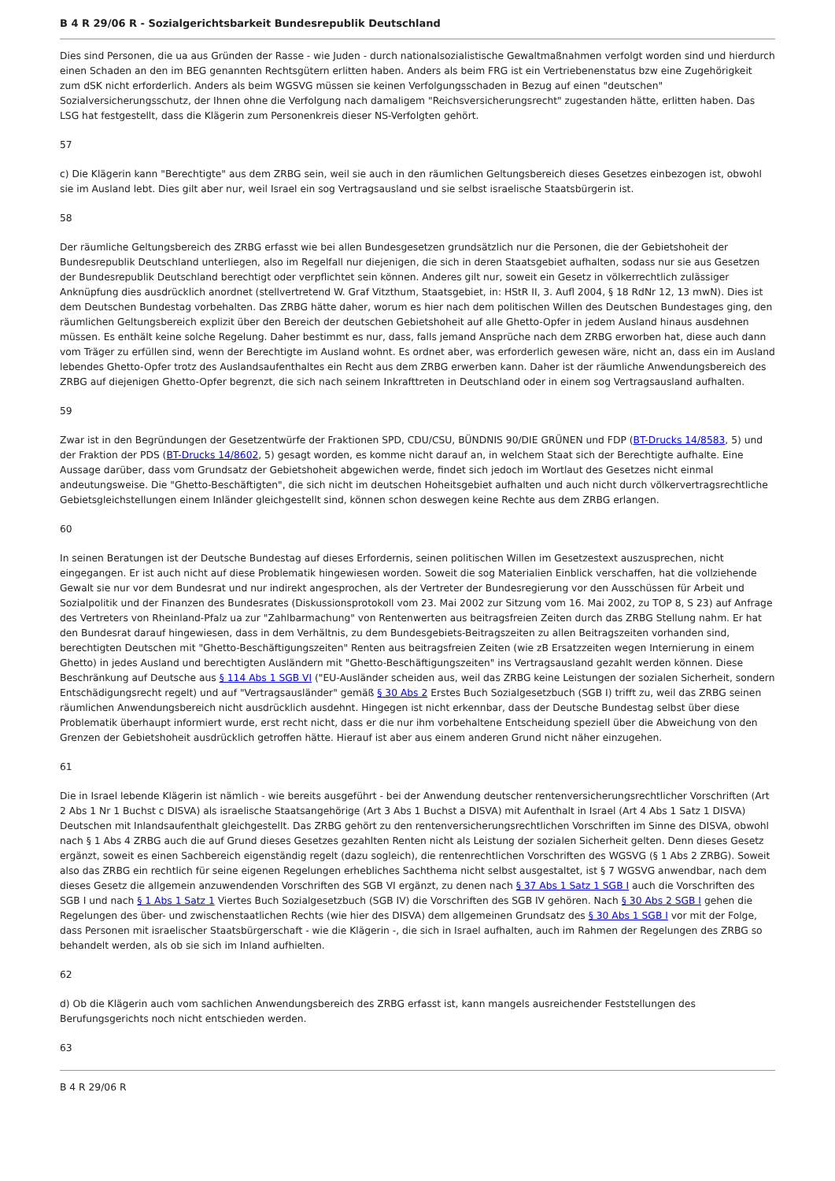B 4 R 29/06 R - Sozialgerichtsbarkeit Bundesrepublik Deutschland
Dies sind Personen, die ua aus Gründen der Rasse - wie Juden - durch nationalsozialistische Gewaltmaßnahmen verfolgt worden sind und hierdurch einen Schaden an den im BEG genannten Rechtsgütern erlitten haben. Anders als beim FRG ist ein Vertriebenenstatus bzw eine Zugehörigkeit zum dSK nicht erforderlich. Anders als beim WGSVG müssen sie keinen Verfolgungsschaden in Bezug auf einen "deutschen" Sozialversicherungsschutz, der Ihnen ohne die Verfolgung nach damaligem "Reichsversicherungsrecht" zugestanden hätte, erlitten haben. Das LSG hat festgestellt, dass die Klägerin zum Personenkreis dieser NS-Verfolgten gehört.
57
c) Die Klägerin kann "Berechtigte" aus dem ZRBG sein, weil sie auch in den räumlichen Geltungsbereich dieses Gesetzes einbezogen ist, obwohl sie im Ausland lebt. Dies gilt aber nur, weil Israel ein sog Vertragsausland und sie selbst israelische Staatsbürgerin ist.
58
Der räumliche Geltungsbereich des ZRBG erfasst wie bei allen Bundesgesetzen grundsätzlich nur die Personen, die der Gebietshoheit der Bundesrepublik Deutschland unterliegen, also im Regelfall nur diejenigen, die sich in deren Staatsgebiet aufhalten, sodass nur sie aus Gesetzen der Bundesrepublik Deutschland berechtigt oder verpflichtet sein können. Anderes gilt nur, soweit ein Gesetz in völkerrechtlich zulässiger Anknüpfung dies ausdrücklich anordnet (stellvertretend W. Graf Vitzthum, Staatsgebiet, in: HStR II, 3. Aufl 2004, § 18 RdNr 12, 13 mwN). Dies ist dem Deutschen Bundestag vorbehalten. Das ZRBG hätte daher, worum es hier nach dem politischen Willen des Deutschen Bundestages ging, den räumlichen Geltungsbereich explizit über den Bereich der deutschen Gebietshoheit auf alle Ghetto-Opfer in jedem Ausland hinaus ausdehnen müssen. Es enthält keine solche Regelung. Daher bestimmt es nur, dass, falls jemand Ansprüche nach dem ZRBG erworben hat, diese auch dann vom Träger zu erfüllen sind, wenn der Berechtigte im Ausland wohnt. Es ordnet aber, was erforderlich gewesen wäre, nicht an, dass ein im Ausland lebendes Ghetto-Opfer trotz des Auslandsaufenthaltes ein Recht aus dem ZRBG erwerben kann. Daher ist der räumliche Anwendungsbereich des ZRBG auf diejenigen Ghetto-Opfer begrenzt, die sich nach seinem Inkrafttreten in Deutschland oder in einem sog Vertragsausland aufhalten.
59
Zwar ist in den Begründungen der Gesetzentwürfe der Fraktionen SPD, CDU/CSU, BÜNDNIS 90/DIE GRÜNEN und FDP (BT-Drucks 14/8583, 5) und der Fraktion der PDS (BT-Drucks 14/8602, 5) gesagt worden, es komme nicht darauf an, in welchem Staat sich der Berechtigte aufhalte. Eine Aussage darüber, dass vom Grundsatz der Gebietshoheit abgewichen werde, findet sich jedoch im Wortlaut des Gesetzes nicht einmal andeutungsweise. Die "Ghetto-Beschäftigten", die sich nicht im deutschen Hoheitsgebiet aufhalten und auch nicht durch völkervertragsrechtliche Gebietsgleichstellungen einem Inländer gleichgestellt sind, können schon deswegen keine Rechte aus dem ZRBG erlangen.
60
In seinen Beratungen ist der Deutsche Bundestag auf dieses Erfordernis, seinen politischen Willen im Gesetzestext auszusprechen, nicht eingegangen. Er ist auch nicht auf diese Problematik hingewiesen worden. Soweit die sog Materialien Einblick verschaffen, hat die vollziehende Gewalt sie nur vor dem Bundesrat und nur indirekt angesprochen, als der Vertreter der Bundesregierung vor den Ausschüssen für Arbeit und Sozialpolitik und der Finanzen des Bundesrates (Diskussionsprotokoll vom 23. Mai 2002 zur Sitzung vom 16. Mai 2002, zu TOP 8, S 23) auf Anfrage des Vertreters von Rheinland-Pfalz ua zur "Zahlbarmachung" von Rentenwerten aus beitragsfreien Zeiten durch das ZRBG Stellung nahm. Er hat den Bundesrat darauf hingewiesen, dass in dem Verhältnis, zu dem Bundesgebiets-Beitragszeiten zu allen Beitragszeiten vorhanden sind, berechtigten Deutschen mit "Ghetto-Beschäftigungszeiten" Renten aus beitragsfreien Zeiten (wie zB Ersatzzeiten wegen Internierung in einem Ghetto) in jedes Ausland und berechtigten Ausländern mit "Ghetto-Beschäftigungszeiten" ins Vertragsausland gezahlt werden können. Diese Beschränkung auf Deutsche aus § 114 Abs 1 SGB VI ("EU-Ausländer scheiden aus, weil das ZRBG keine Leistungen der sozialen Sicherheit, sondern Entschädigungsrecht regelt) und auf "Vertragsausländer" gemäß § 30 Abs 2 Erstes Buch Sozialgesetzbuch (SGB I) trifft zu, weil das ZRBG seinen räumlichen Anwendungsbereich nicht ausdrücklich ausdehnt. Hingegen ist nicht erkennbar, dass der Deutsche Bundestag selbst über diese Problematik überhaupt informiert wurde, erst recht nicht, dass er die nur ihm vorbehaltene Entscheidung speziell über die Abweichung von den Grenzen der Gebietshoheit ausdrücklich getroffen hätte. Hierauf ist aber aus einem anderen Grund nicht näher einzugehen.
61
Die in Israel lebende Klägerin ist nämlich - wie bereits ausgeführt - bei der Anwendung deutscher rentenversicherungsrechtlicher Vorschriften (Art 2 Abs 1 Nr 1 Buchst c DISVA) als israelische Staatsangehörige (Art 3 Abs 1 Buchst a DISVA) mit Aufenthalt in Israel (Art 4 Abs 1 Satz 1 DISVA) Deutschen mit Inlandsaufenthalt gleichgestellt. Das ZRBG gehört zu den rentenversicherungsrechtlichen Vorschriften im Sinne des DISVA, obwohl nach § 1 Abs 4 ZRBG auch die auf Grund dieses Gesetzes gezahlten Renten nicht als Leistung der sozialen Sicherheit gelten. Denn dieses Gesetz ergänzt, soweit es einen Sachbereich eigenständig regelt (dazu sogleich), die rentenrechtlichen Vorschriften des WGSVG (§ 1 Abs 2 ZRBG). Soweit also das ZRBG ein rechtlich für seine eigenen Regelungen erhebliches Sachthema nicht selbst ausgestaltet, ist § 7 WGSVG anwendbar, nach dem dieses Gesetz die allgemein anzuwendenden Vorschriften des SGB VI ergänzt, zu denen nach § 37 Abs 1 Satz 1 SGB I auch die Vorschriften des SGB I und nach § 1 Abs 1 Satz 1 Viertes Buch Sozialgesetzbuch (SGB IV) die Vorschriften des SGB IV gehören. Nach § 30 Abs 2 SGB I gehen die Regelungen des über- und zwischenstaatlichen Rechts (wie hier des DISVA) dem allgemeinen Grundsatz des § 30 Abs 1 SGB I vor mit der Folge, dass Personen mit israelischer Staatsbürgerschaft - wie die Klägerin -, die sich in Israel aufhalten, auch im Rahmen der Regelungen des ZRBG so behandelt werden, als ob sie sich im Inland aufhielten.
62
d) Ob die Klägerin auch vom sachlichen Anwendungsbereich des ZRBG erfasst ist, kann mangels ausreichender Feststellungen des Berufungsgerichts noch nicht entschieden werden.
63
B 4 R 29/06 R